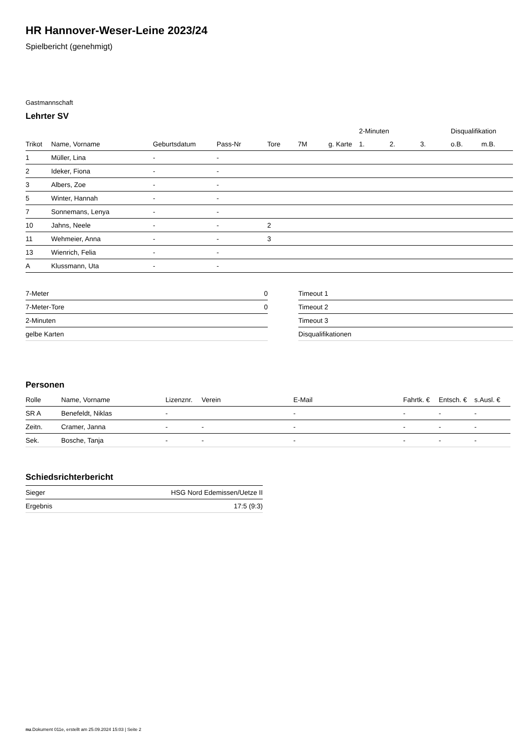HR Hannover-Weser-Leine 2023/24
Spielbericht (genehmigt)
Gastmannschaft
Lehrter SV
| | | | | | | | 2-Minuten | | | Disqualifikation | |
| --- | --- | --- | --- | --- | --- | --- | --- | --- | --- | --- | --- |
| Trikot | Name, Vorname | Geburtsdatum | Pass-Nr | Tore | 7M | g. Karte | 1. | 2. | 3. | o.B. | m.B. |
| 1 | Müller, Lina | - | - | | | | | | | | |
| 2 | Ideker, Fiona | - | - | | | | | | | | |
| 3 | Albers, Zoe | - | - | | | | | | | | |
| 5 | Winter, Hannah | - | - | | | | | | | | |
| 7 | Sonnemans, Lenya | - | - | | | | | | | | |
| 10 | Jahns, Neele | - | - | 2 | | | | | | | |
| 11 | Wehmeier, Anna | - | - | 3 | | | | | | | |
| 13 | Wienrich, Felia | - | - | | | | | | | | |
| A | Klussmann, Uta | - | - | | | | | | | | |
| 7-Meter | 0 |
| 7-Meter-Tore | 0 |
| 2-Minuten | |
| gelbe Karten | |
| Timeout 1 |
| Timeout 2 |
| Timeout 3 |
| Disqualifikationen |
Personen
| Rolle | Name, Vorname | Lizenznr. | Verein | E-Mail | Fahrtk. € | Entsch. € | s.Ausl. € |
| --- | --- | --- | --- | --- | --- | --- | --- |
| SR A | Benefeldt, Niklas | - | | - | - | - | - |
| Zeitn. | Cramer, Janna | - | - | - | - | - | - |
| Sek. | Bosche, Tanja | - | - | - | - | - | - |
Schiedsrichterbericht
| Sieger | HSG Nord Edemissen/Uetze II |
| Ergebnis | 17:5 (9:3) |
nu.Dokument 011e, erstellt am 25.09.2024 15:03 | Seite 2